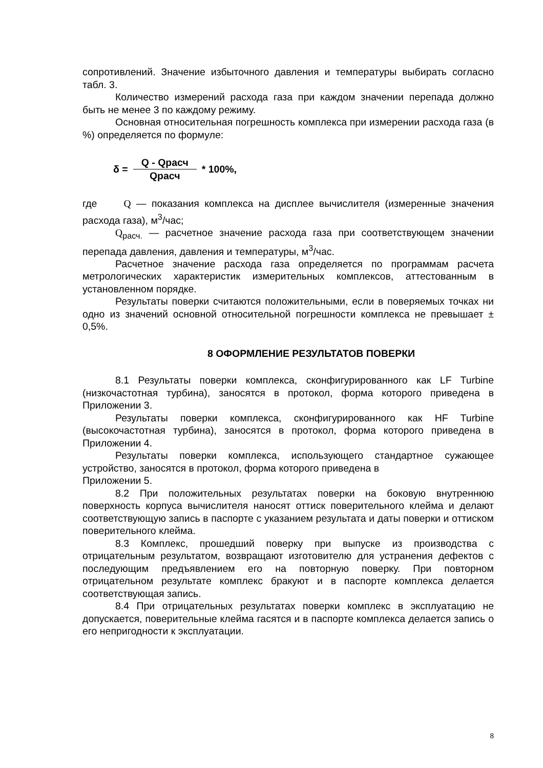сопротивлений. Значение избыточного давления и температуры выбирать согласно табл. 3.
Количество измерений расхода газа при каждом значении перепада должно быть не менее 3 по каждому режиму.
Основная относительная погрешность комплекса при измерении расхода газа (в %) определяется по формуле:
δ = Q - Qрасч Qрасч * 100%,
где Q — показания комплекса на дисплее вычислителя (измеренные значения расхода газа), м<sup>3</sup>/час;
Q<sub>расч.</sub> — расчетное значение расхода газа при соответствующем значении перепада давления, давления и температуры, м<sup>3</sup>/час.
Расчетное значение расхода газа определяется по программам расчета метрологических характеристик измерительных комплексов, аттестованным в установленном порядке.
Результаты поверки считаются положительными, если в поверяемых точках ни одно из значений основной относительной погрешности комплекса не превышает ± 0,5%.
8 ОФОРМЛЕНИЕ РЕЗУЛЬТАТОВ ПОВЕРКИ
8.1 Результаты поверки комплекса, сконфигурированного как LF Turbine (низкочастотная турбина), заносятся в протокол, форма которого приведена в Приложении 3.
Результаты поверки комплекса, сконфигурированного как HF Turbine (высокочастотная турбина), заносятся в протокол, форма которого приведена в Приложении 4.
Результаты поверки комплекса, использующего стандартное сужающее устройство, заносятся в протокол, форма которого приведена в
Приложении 5.
8.2 При положительных результатах поверки на боковую внутреннюю поверхность корпуса вычислителя наносят оттиск поверительного клейма и делают соответствующую запись в паспорте с указанием результата и даты поверки и оттиском поверительного клейма.
8.3 Комплекс, прошедший поверку при выпуске из производства с отрицательным результатом, возвращают изготовителю для устранения дефектов с последующим предъявлением его на повторную поверку. При повторном отрицательном результате комплекс бракуют и в паспорте комплекса делается соответствующая запись.
8.4 При отрицательных результатах поверки комплекс в эксплуатацию не допускается, поверительные клейма гасятся и в паспорте комплекса делается запись о его непригодности к эксплуатации.
8